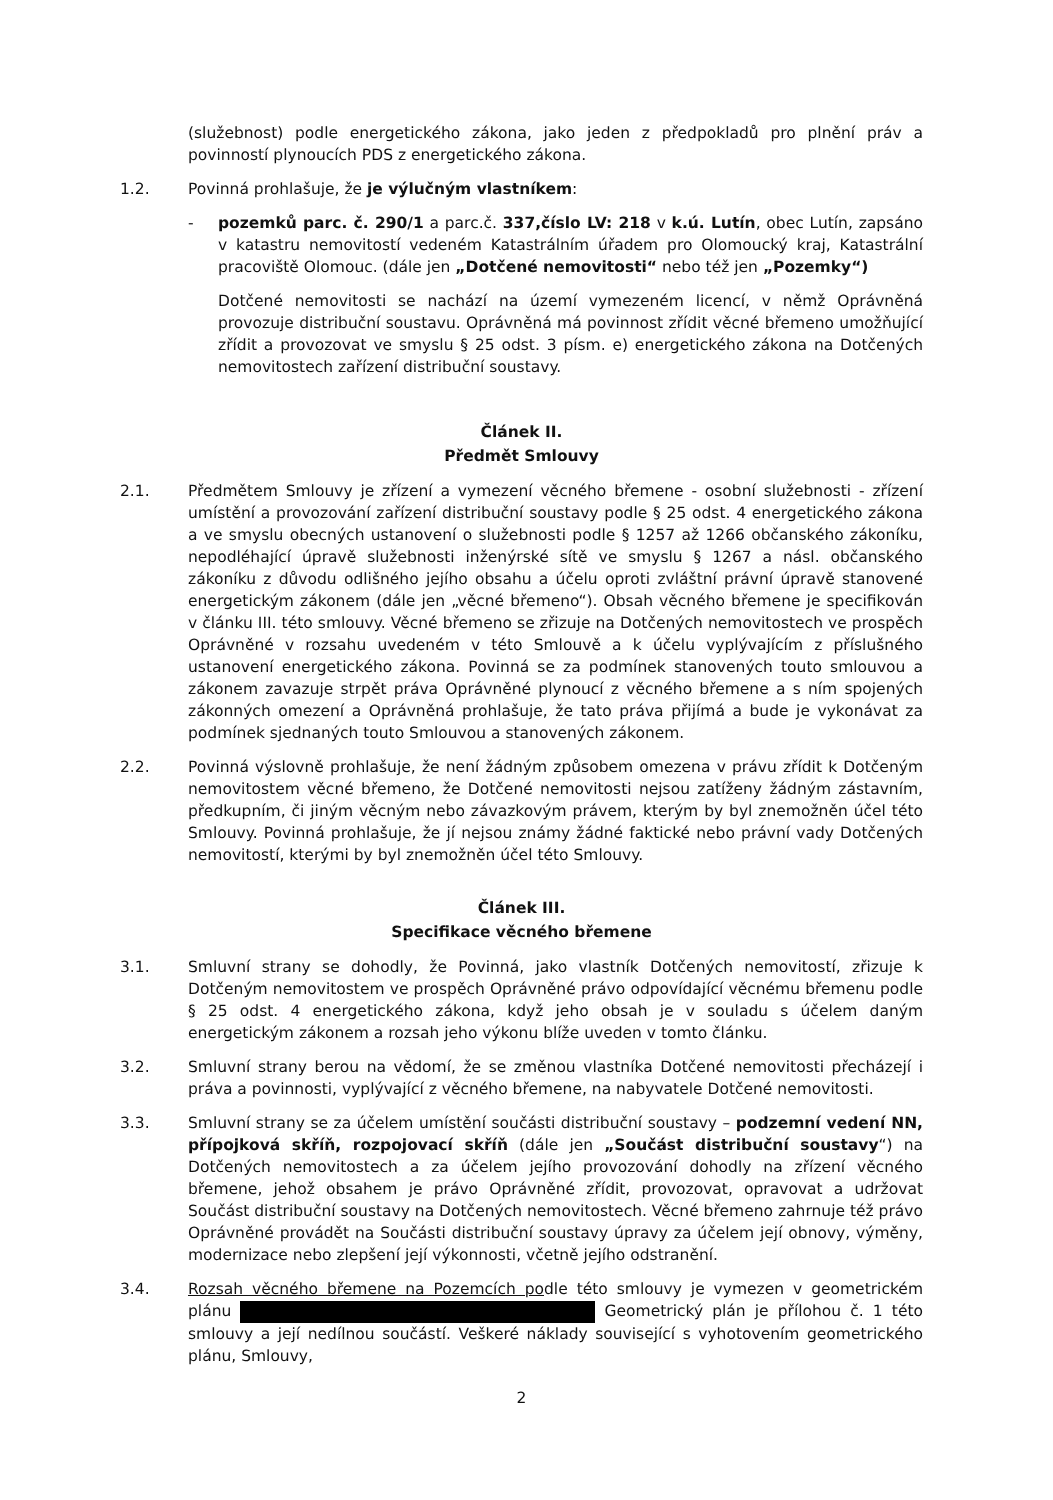(služebnost) podle energetického zákona, jako jeden z předpokladů pro plnění práv a povinností plynoucích PDS z energetického zákona.
1.2. Povinná prohlašuje, že je výlučným vlastníkem:
- pozemků parc. č. 290/1 a parc.č. 337,číslo LV: 218 v k.ú. Lutín, obec Lutín, zapsáno v katastru nemovitostí vedeném Katastrálním úřadem pro Olomoucký kraj, Katastrální pracoviště Olomouc. (dále jen „Dotčené nemovitosti“ nebo též jen „Pozemky“)
Dotčené nemovitosti se nachází na území vymezeném licencí, v němž Oprávněná provozuje distribuční soustavu. Oprávněná má povinnost zřídit věcné břemeno umožňující zřídit a provozovat ve smyslu § 25 odst. 3 písm. e) energetického zákona na Dotčených nemovitostech zařízení distribuční soustavy.
Článek II.
Předmět Smlouvy
2.1. Předmětem Smlouvy je zřízení a vymezení věcného břemene - osobní služebnosti - zřízení umístění a provozování zařízení distribuční soustavy podle § 25 odst. 4 energetického zákona a ve smyslu obecných ustanovení o služebnosti podle § 1257 až 1266 občanského zákoníku, nepodléhající úpravě služebnosti inženýrské sítě ve smyslu § 1267 a násl. občanského zákoníku z důvodu odlišného jejího obsahu a účelu oproti zvláštní právní úpravě stanovené energetickým zákonem (dále jen „věcné břemeno“). Obsah věcného břemene je specifikován v článku III. této smlouvy. Věcné břemeno se zřizuje na Dotčených nemovitostech ve prospěch Oprávněné v rozsahu uvedeném v této Smlouvě a k účelu vyplývajícím z příslušného ustanovení energetického zákona. Povinná se za podmínek stanovených touto smlouvou a zákonem zavazuje strpět práva Oprávněné plynoucí z věcného břemene a s ním spojených zákonných omezení a Oprávněná prohlašuje, že tato práva přijímá a bude je vykonávat za podmínek sjednaných touto Smlouvou a stanovených zákonem.
2.2. Povinná výslovně prohlašuje, že není žádným způsobem omezena v právu zřídit k Dotčeným nemovitostem věcné břemeno, že Dotčené nemovitosti nejsou zatíženy žádným zástavním, předkupním, či jiným věcným nebo závazkovým právem, kterým by byl znemožněn účel této Smlouvy. Povinná prohlašuje, že jí nejsou známy žádné faktické nebo právní vady Dotčených nemovitostí, kterými by byl znemožněn účel této Smlouvy.
Článek III.
Specifikace věcného břemene
3.1. Smluvní strany se dohodly, že Povinná, jako vlastník Dotčených nemovitostí, zřizuje k Dotčeným nemovitostem ve prospěch Oprávněné právo odpovídající věcnému břemenu podle § 25 odst. 4 energetického zákona, když jeho obsah je v souladu s účelem daným energetickým zákonem a rozsah jeho výkonu blíže uveden v tomto článku.
3.2. Smluvní strany berou na vědomí, že se změnou vlastníka Dotčené nemovitosti přecházejí i práva a povinnosti, vyplývající z věcného břemene, na nabyvatele Dotčené nemovitosti.
3.3. Smluvní strany se za účelem umístění součásti distribuční soustavy – podzemní vedení NN, přípojková skříň, rozpojovací skříň (dále jen „Součást distribuční soustavy“) na Dotčených nemovitostech a za účelem jejího provozování dohodly na zřízení věcného břemene, jehož obsahem je právo Oprávněné zřídit, provozovat, opravovat a udržovat Součást distribuční soustavy na Dotčených nemovitostech. Věcné břemeno zahrnuje též právo Oprávněné provádět na Součásti distribuční soustavy úpravy za účelem její obnovy, výměny, modernizace nebo zlepšení její výkonnosti, včetně jejího odstranění.
3.4. Rozsah věcného břemene na Pozemcích podle této smlouvy je vymezen v geometrickém plánu Geometrický plán je přílohou č. 1 této smlouvy a její nedílnou součástí. Veškeré náklady související s vyhotovením geometrického plánu, Smlouvy,
2